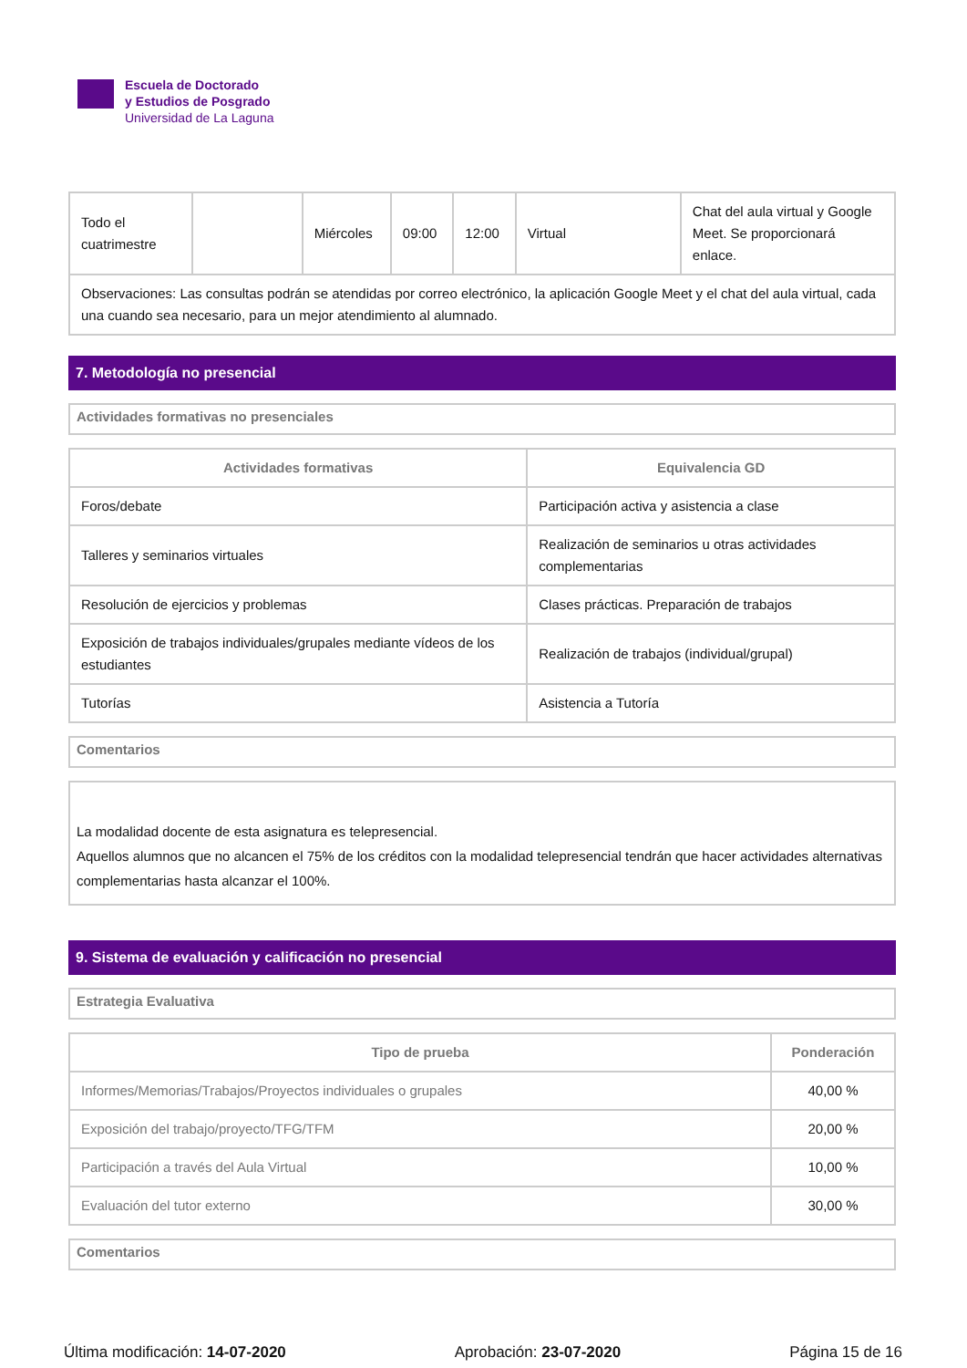Escuela de Doctorado
y Estudios de Posgrado
Universidad de La Laguna
| Todo el cuatrimestre | | Miércoles | 09:00 | 12:00 | Virtual | Chat del aula virtual y Google Meet. Se proporcionará enlace. |
| Observaciones: Las consultas podrán se atendidas por correo electrónico, la aplicación Google Meet y el chat del aula virtual, cada una cuando sea necesario, para un mejor atendimiento al alumnado. | | | | | | |
7. Metodología no presencial
Actividades formativas no presenciales
| Actividades formativas | Equivalencia GD |
| --- | --- |
| Foros/debate | Participación activa y asistencia a clase |
| Talleres y seminarios virtuales | Realización de seminarios u otras actividades complementarias |
| Resolución de ejercicios y problemas | Clases prácticas. Preparación de trabajos |
| Exposición de trabajos individuales/grupales mediante vídeos de los estudiantes | Realización de trabajos (individual/grupal) |
| Tutorías | Asistencia a Tutoría |
Comentarios
La modalidad docente de esta asignatura es telepresencial.
Aquellos alumnos que no alcancen el 75% de los créditos con la modalidad telepresencial tendrán que hacer actividades alternativas complementarias hasta alcanzar el 100%.
9. Sistema de evaluación y calificación no presencial
Estrategia Evaluativa
| Tipo de prueba | Ponderación |
| --- | --- |
| Informes/Memorias/Trabajos/Proyectos individuales o grupales | 40,00 % |
| Exposición del trabajo/proyecto/TFG/TFM | 20,00 % |
| Participación a través del Aula Virtual | 10,00 % |
| Evaluación del tutor externo | 30,00 % |
Comentarios
Última modificación: 14-07-2020 Aprobación: 23-07-2020 Página 15 de 16